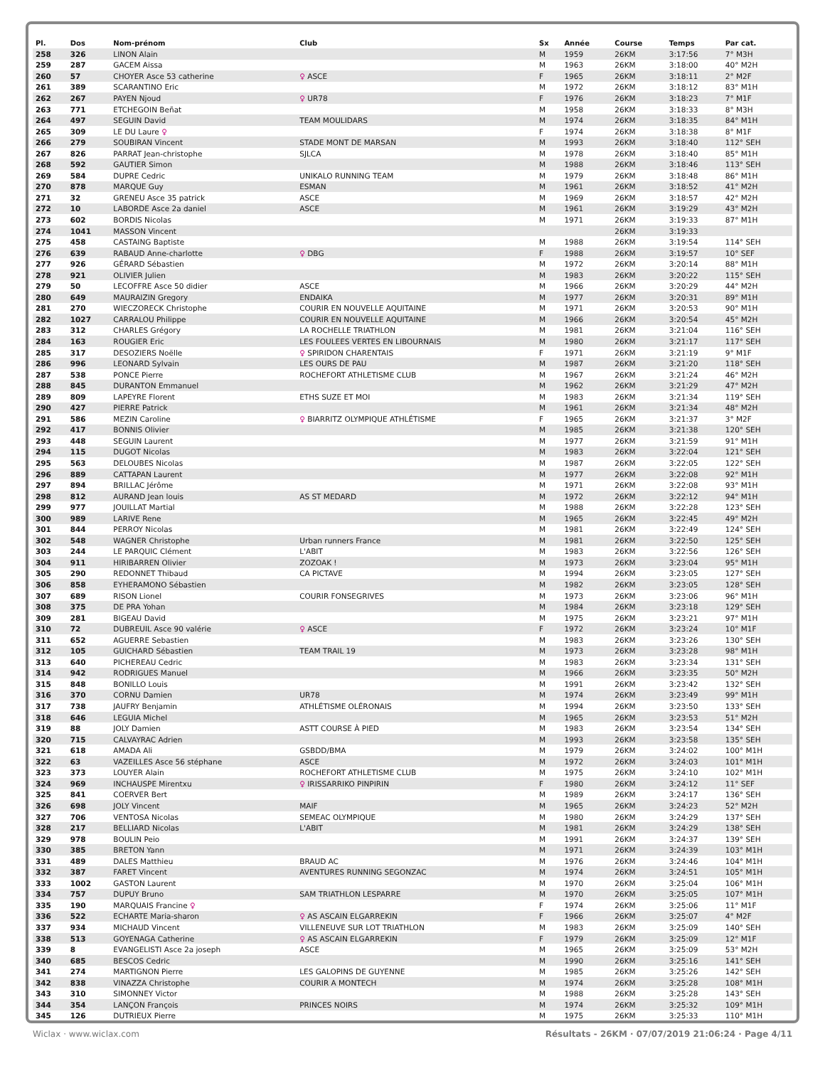| Pl. | Dos | Nom-prénom | Club | Sx | Année | Course | Temps | Par cat. |
| --- | --- | --- | --- | --- | --- | --- | --- | --- |
| 258 | 326 | LINON Alain | | M | 1959 | 26KM | 3:17:56 | 7° M3H |
| 259 | 287 | GACEM Aissa | | M | 1963 | 26KM | 3:18:00 | 40° M2H |
| 260 | 57 | CHOYER Asce 53 catherine | ♀ ASCE | F | 1965 | 26KM | 3:18:11 | 2° M2F |
| 261 | 389 | SCARANTINO Eric | | M | 1972 | 26KM | 3:18:12 | 83° M1H |
| 262 | 267 | PAYEN Njoud | ♀ UR78 | F | 1976 | 26KM | 3:18:23 | 7° M1F |
| 263 | 771 | ETCHEGOIN Beñat | | M | 1958 | 26KM | 3:18:33 | 8° M3H |
| 264 | 497 | SEGUIN David | TEAM MOULIDARS | M | 1974 | 26KM | 3:18:35 | 84° M1H |
| 265 | 309 | LE DU Laure ♀ | | F | 1974 | 26KM | 3:18:38 | 8° M1F |
| 266 | 279 | SOUBIRAN Vincent | STADE MONT DE MARSAN | M | 1993 | 26KM | 3:18:40 | 112° SEH |
| 267 | 826 | PARRAT Jean-christophe | SJLCA | M | 1978 | 26KM | 3:18:40 | 85° M1H |
| 268 | 592 | GAUTIER Simon | | M | 1988 | 26KM | 3:18:46 | 113° SEH |
| 269 | 584 | DUPRE Cedric | UNIKALO RUNNING TEAM | M | 1979 | 26KM | 3:18:48 | 86° M1H |
| 270 | 878 | MARQUE Guy | ESMAN | M | 1961 | 26KM | 3:18:52 | 41° M2H |
| 271 | 32 | GRENEU Asce 35 patrick | ASCE | M | 1969 | 26KM | 3:18:57 | 42° M2H |
| 272 | 10 | LABORDE Asce 2a daniel | ASCE | M | 1961 | 26KM | 3:19:29 | 43° M2H |
| 273 | 602 | BORDIS Nicolas | | M | 1971 | 26KM | 3:19:33 | 87° M1H |
| 274 | 1041 | MASSON Vincent | | | | 26KM | 3:19:33 | |
| 275 | 458 | CASTAING Baptiste | | M | 1988 | 26KM | 3:19:54 | 114° SEH |
| 276 | 639 | RABAUD Anne-charlotte | ♀ DBG | F | 1988 | 26KM | 3:19:57 | 10° SEF |
| 277 | 926 | GÉRARD Sébastien | | M | 1972 | 26KM | 3:20:14 | 88° M1H |
| 278 | 921 | OLIVIER Julien | | M | 1983 | 26KM | 3:20:22 | 115° SEH |
| 279 | 50 | LECOFFRE Asce 50 didier | ASCE | M | 1966 | 26KM | 3:20:29 | 44° M2H |
| 280 | 649 | MAURAIZIN Gregory | ENDAIKA | M | 1977 | 26KM | 3:20:31 | 89° M1H |
| 281 | 270 | WIECZORECK Christophe | COURIR EN NOUVELLE AQUITAINE | M | 1971 | 26KM | 3:20:53 | 90° M1H |
| 282 | 1027 | CARRALOU Philippe | COURIR EN NOUVELLE AQUITAINE | M | 1966 | 26KM | 3:20:54 | 45° M2H |
| 283 | 312 | CHARLES Grégory | LA ROCHELLE TRIATHLON | M | 1981 | 26KM | 3:21:04 | 116° SEH |
| 284 | 163 | ROUGIER Eric | LES FOULEES VERTES EN LIBOURNAIS | M | 1980 | 26KM | 3:21:17 | 117° SEH |
| 285 | 317 | DESOZIERS Noëlle | ♀ SPIRIDON CHARENTAIS | F | 1971 | 26KM | 3:21:19 | 9° M1F |
| 286 | 996 | LEONARD Sylvain | LES OURS DE PAU | M | 1987 | 26KM | 3:21:20 | 118° SEH |
| 287 | 538 | PONCE Pierre | ROCHEFORT ATHLETISME CLUB | M | 1967 | 26KM | 3:21:24 | 46° M2H |
| 288 | 845 | DURANTON Emmanuel | | M | 1962 | 26KM | 3:21:29 | 47° M2H |
| 289 | 809 | LAPEYRE Florent | ETHS SUZE ET MOI | M | 1983 | 26KM | 3:21:34 | 119° SEH |
| 290 | 427 | PIERRE Patrick | | M | 1961 | 26KM | 3:21:34 | 48° M2H |
| 291 | 586 | MEZIN Caroline | ♀ BIARRITZ OLYMPIQUE ATHLÉTISME | F | 1965 | 26KM | 3:21:37 | 3° M2F |
| 292 | 417 | BONNIS Olivier | | M | 1985 | 26KM | 3:21:38 | 120° SEH |
| 293 | 448 | SEGUIN Laurent | | M | 1977 | 26KM | 3:21:59 | 91° M1H |
| 294 | 115 | DUGOT Nicolas | | M | 1983 | 26KM | 3:22:04 | 121° SEH |
| 295 | 563 | DELOUBES Nicolas | | M | 1987 | 26KM | 3:22:05 | 122° SEH |
| 296 | 889 | CATTAPAN Laurent | | M | 1977 | 26KM | 3:22:08 | 92° M1H |
| 297 | 894 | BRILLAC Jérôme | | M | 1971 | 26KM | 3:22:08 | 93° M1H |
| 298 | 812 | AURAND Jean louis | AS ST MEDARD | M | 1972 | 26KM | 3:22:12 | 94° M1H |
| 299 | 977 | JOUILLAT Martial | | M | 1988 | 26KM | 3:22:28 | 123° SEH |
| 300 | 989 | LARIVE Rene | | M | 1965 | 26KM | 3:22:45 | 49° M2H |
| 301 | 844 | PERROY Nicolas | | M | 1981 | 26KM | 3:22:49 | 124° SEH |
| 302 | 548 | WAGNER Christophe | Urban runners France | M | 1981 | 26KM | 3:22:50 | 125° SEH |
| 303 | 244 | LE PARQUIC Clément | L'ABIT | M | 1983 | 26KM | 3:22:56 | 126° SEH |
| 304 | 911 | HIRIBARREN Olivier | ZOZOAK ! | M | 1973 | 26KM | 3:23:04 | 95° M1H |
| 305 | 290 | REDONNET Thibaud | CA PICTAVE | M | 1994 | 26KM | 3:23:05 | 127° SEH |
| 306 | 858 | EYHERAMONO Sébastien | | M | 1982 | 26KM | 3:23:05 | 128° SEH |
| 307 | 689 | RISON Lionel | COURIR FONSEGRIVES | M | 1973 | 26KM | 3:23:06 | 96° M1H |
| 308 | 375 | DE PRA Yohan | | M | 1984 | 26KM | 3:23:18 | 129° SEH |
| 309 | 281 | BIGEAU David | | M | 1975 | 26KM | 3:23:21 | 97° M1H |
| 310 | 72 | DUBREUIL Asce 90 valérie | ♀ ASCE | F | 1972 | 26KM | 3:23:24 | 10° M1F |
| 311 | 652 | AGUERRE Sebastien | | M | 1983 | 26KM | 3:23:26 | 130° SEH |
| 312 | 105 | GUICHARD Sébastien | TEAM TRAIL 19 | M | 1973 | 26KM | 3:23:28 | 98° M1H |
| 313 | 640 | PICHEREAU Cedric | | M | 1983 | 26KM | 3:23:34 | 131° SEH |
| 314 | 942 | RODRIGUES Manuel | | M | 1966 | 26KM | 3:23:35 | 50° M2H |
| 315 | 848 | BONILLO Louis | | M | 1991 | 26KM | 3:23:42 | 132° SEH |
| 316 | 370 | CORNU Damien | UR78 | M | 1974 | 26KM | 3:23:49 | 99° M1H |
| 317 | 738 | JAUFRY Benjamin | ATHLÉTISME OLÉRONAIS | M | 1994 | 26KM | 3:23:50 | 133° SEH |
| 318 | 646 | LEGUIA Michel | | M | 1965 | 26KM | 3:23:53 | 51° M2H |
| 319 | 88 | JOLY Damien | ASTT COURSE À PIED | M | 1983 | 26KM | 3:23:54 | 134° SEH |
| 320 | 715 | CALVAYRAC Adrien | | M | 1993 | 26KM | 3:23:58 | 135° SEH |
| 321 | 618 | AMADA Ali | GSBDD/BMA | M | 1979 | 26KM | 3:24:02 | 100° M1H |
| 322 | 63 | VAZEILLES Asce 56 stéphane | ASCE | M | 1972 | 26KM | 3:24:03 | 101° M1H |
| 323 | 373 | LOUYER Alain | ROCHEFORT ATHLETISME CLUB | M | 1975 | 26KM | 3:24:10 | 102° M1H |
| 324 | 969 | INCHAUSPE Mirentxu | ♀ IRISSARRIKO PINPIRIN | F | 1980 | 26KM | 3:24:12 | 11° SEF |
| 325 | 841 | COERVER Bert | | M | 1989 | 26KM | 3:24:17 | 136° SEH |
| 326 | 698 | JOLY Vincent | MAIF | M | 1965 | 26KM | 3:24:23 | 52° M2H |
| 327 | 706 | VENTOSA Nicolas | SEMEAC OLYMPIQUE | M | 1980 | 26KM | 3:24:29 | 137° SEH |
| 328 | 217 | BELLIARD Nicolas | L'ABIT | M | 1981 | 26KM | 3:24:29 | 138° SEH |
| 329 | 978 | BOULIN Peio | | M | 1991 | 26KM | 3:24:37 | 139° SEH |
| 330 | 385 | BRETON Yann | | M | 1971 | 26KM | 3:24:39 | 103° M1H |
| 331 | 489 | DALES Matthieu | BRAUD AC | M | 1976 | 26KM | 3:24:46 | 104° M1H |
| 332 | 387 | FARET Vincent | AVENTURES RUNNING SEGONZAC | M | 1974 | 26KM | 3:24:51 | 105° M1H |
| 333 | 1002 | GASTON Laurent | | M | 1970 | 26KM | 3:25:04 | 106° M1H |
| 334 | 757 | DUPUY Bruno | SAM TRIATHLON LESPARRE | M | 1970 | 26KM | 3:25:05 | 107° M1H |
| 335 | 190 | MARQUAIS Francine ♀ | | F | 1974 | 26KM | 3:25:06 | 11° M1F |
| 336 | 522 | ECHARTE Maria-sharon | ♀ AS ASCAIN ELGARREKIN | F | 1966 | 26KM | 3:25:07 | 4° M2F |
| 337 | 934 | MICHAUD Vincent | VILLENEUVE SUR LOT TRIATHLON | M | 1983 | 26KM | 3:25:09 | 140° SEH |
| 338 | 513 | GOYENAGA Catherine | ♀ AS ASCAIN ELGARREKIN | F | 1979 | 26KM | 3:25:09 | 12° M1F |
| 339 | 8 | EVANGELISTI Asce 2a joseph | ASCE | M | 1965 | 26KM | 3:25:09 | 53° M2H |
| 340 | 685 | BESCOS Cedric | | M | 1990 | 26KM | 3:25:16 | 141° SEH |
| 341 | 274 | MARTIGNON Pierre | LES GALOPINS DE GUYENNE | M | 1985 | 26KM | 3:25:26 | 142° SEH |
| 342 | 838 | VINAZZA Christophe | COURIR A MONTECH | M | 1974 | 26KM | 3:25:28 | 108° M1H |
| 343 | 310 | SIMONNEY Victor | | M | 1988 | 26KM | 3:25:28 | 143° SEH |
| 344 | 354 | LANÇON François | PRINCES NOIRS | M | 1974 | 26KM | 3:25:32 | 109° M1H |
| 345 | 126 | DUTRIEUX Pierre | | M | 1975 | 26KM | 3:25:33 | 110° M1H |
Wiclax · www.wiclax.com Résultats - 26KM · 07/07/2019 21:06:24 · Page 4/11